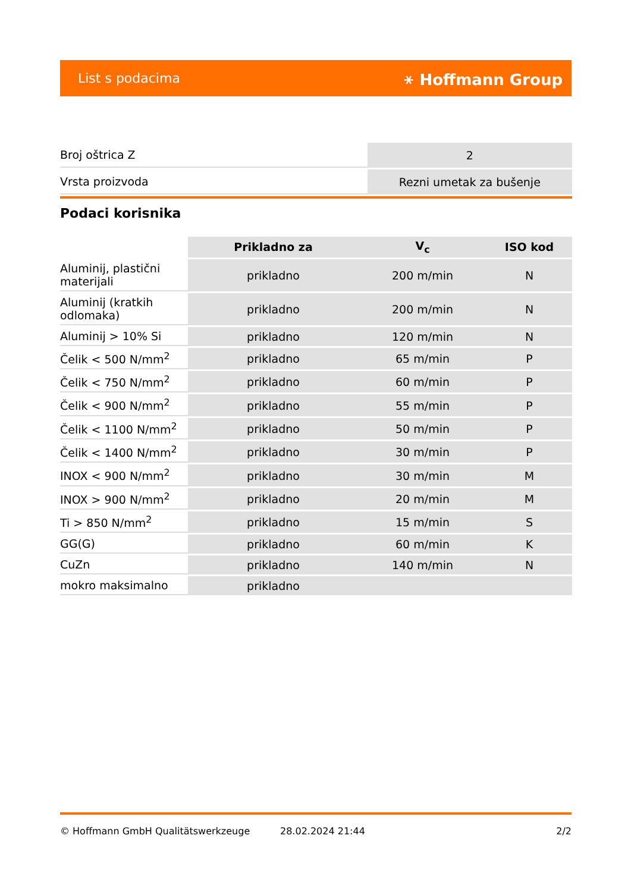List s podacima ⚹ Hoffmann Group
| Broj oštrica Z | 2 |
| Vrsta proizvoda | Rezni umetak za bušenje |
Podaci korisnika
| | Prikladno za | V<sub>c</sub> | ISO kod |
| --- | --- | --- | --- |
| Aluminij, plastični materijali | prikladno | 200 m/min | N |
| Aluminij (kratkih odlomaka) | prikladno | 200 m/min | N |
| Aluminij > 10% Si | prikladno | 120 m/min | N |
| Čelik < 500 N/mm<sup>2</sup> | prikladno | 65 m/min | P |
| Čelik < 750 N/mm<sup>2</sup> | prikladno | 60 m/min | P |
| Čelik < 900 N/mm<sup>2</sup> | prikladno | 55 m/min | P |
| Čelik < 1100 N/mm<sup>2</sup> | prikladno | 50 m/min | P |
| Čelik < 1400 N/mm<sup>2</sup> | prikladno | 30 m/min | P |
| INOX < 900 N/mm<sup>2</sup> | prikladno | 30 m/min | M |
| INOX > 900 N/mm<sup>2</sup> | prikladno | 20 m/min | M |
| Ti > 850 N/mm<sup>2</sup> | prikladno | 15 m/min | S |
| GG(G) | prikladno | 60 m/min | K |
| CuZn | prikladno | 140 m/min | N |
| mokro maksimalno | prikladno | | |
© Hoffmann GmbH Qualitätswerkzeuge 28.02.2024 21:44 2/2